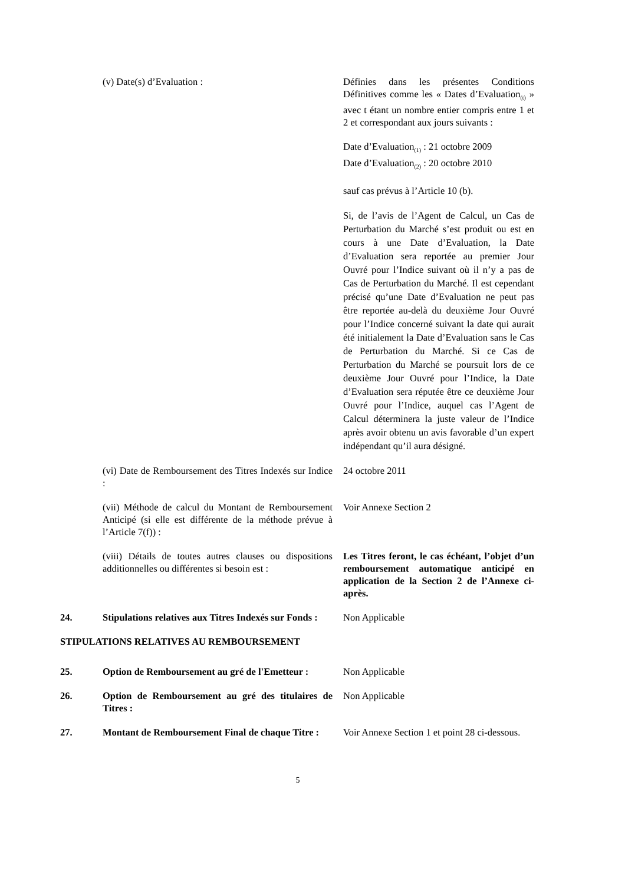(v) Date(s) d’Evaluation : Définies dans les présentes Conditions Définitives comme les « Dates d’Evaluation<sub>(t)</sub> » avec t étant un nombre entier compris entre 1 et 2 et correspondant aux jours suivants :
Date d’Evaluation<sub>(1)</sub> : 21 octobre 2009
Date d’Evaluation<sub>(2)</sub> : 20 octobre 2010
sauf cas prévus à l’Article 10 (b).
Si, de l’avis de l’Agent de Calcul, un Cas de Perturbation du Marché s’est produit ou est en cours à une Date d’Evaluation, la Date d’Evaluation sera reportée au premier Jour Ouvré pour l’Indice suivant où il n’y a pas de Cas de Perturbation du Marché. Il est cependant précisé qu’une Date d’Evaluation ne peut pas être reportée au-delà du deuxième Jour Ouvré pour l’Indice concerné suivant la date qui aurait été initialement la Date d’Evaluation sans le Cas de Perturbation du Marché. Si ce Cas de Perturbation du Marché se poursuit lors de ce deuxième Jour Ouvré pour l’Indice, la Date d’Evaluation sera réputée être ce deuxième Jour Ouvré pour l’Indice, auquel cas l’Agent de Calcul déterminera la juste valeur de l’Indice après avoir obtenu un avis favorable d’un expert indépendant qu’il aura désigné.
(vi) Date de Remboursement des Titres Indexés sur Indice :
24 octobre 2011
(vii) Méthode de calcul du Montant de Remboursement Anticipé (si elle est différente de la méthode prévue à l’Article 7(f)) :
Voir Annexe Section 2
(viii) Détails de toutes autres clauses ou dispositions additionnelles ou différentes si besoin est :
Les Titres feront, le cas échéant, l’objet d’un remboursement automatique anticipé en application de la Section 2 de l’Annexe ci-après.
24. Stipulations relatives aux Titres Indexés sur Fonds :
Non Applicable
STIPULATIONS RELATIVES AU REMBOURSEMENT
25. Option de Remboursement au gré de l'Emetteur :
Non Applicable
26. Option de Remboursement au gré des titulaires de Titres :
Non Applicable
27. Montant de Remboursement Final de chaque Titre :
Voir Annexe Section 1 et point 28 ci-dessous.
5